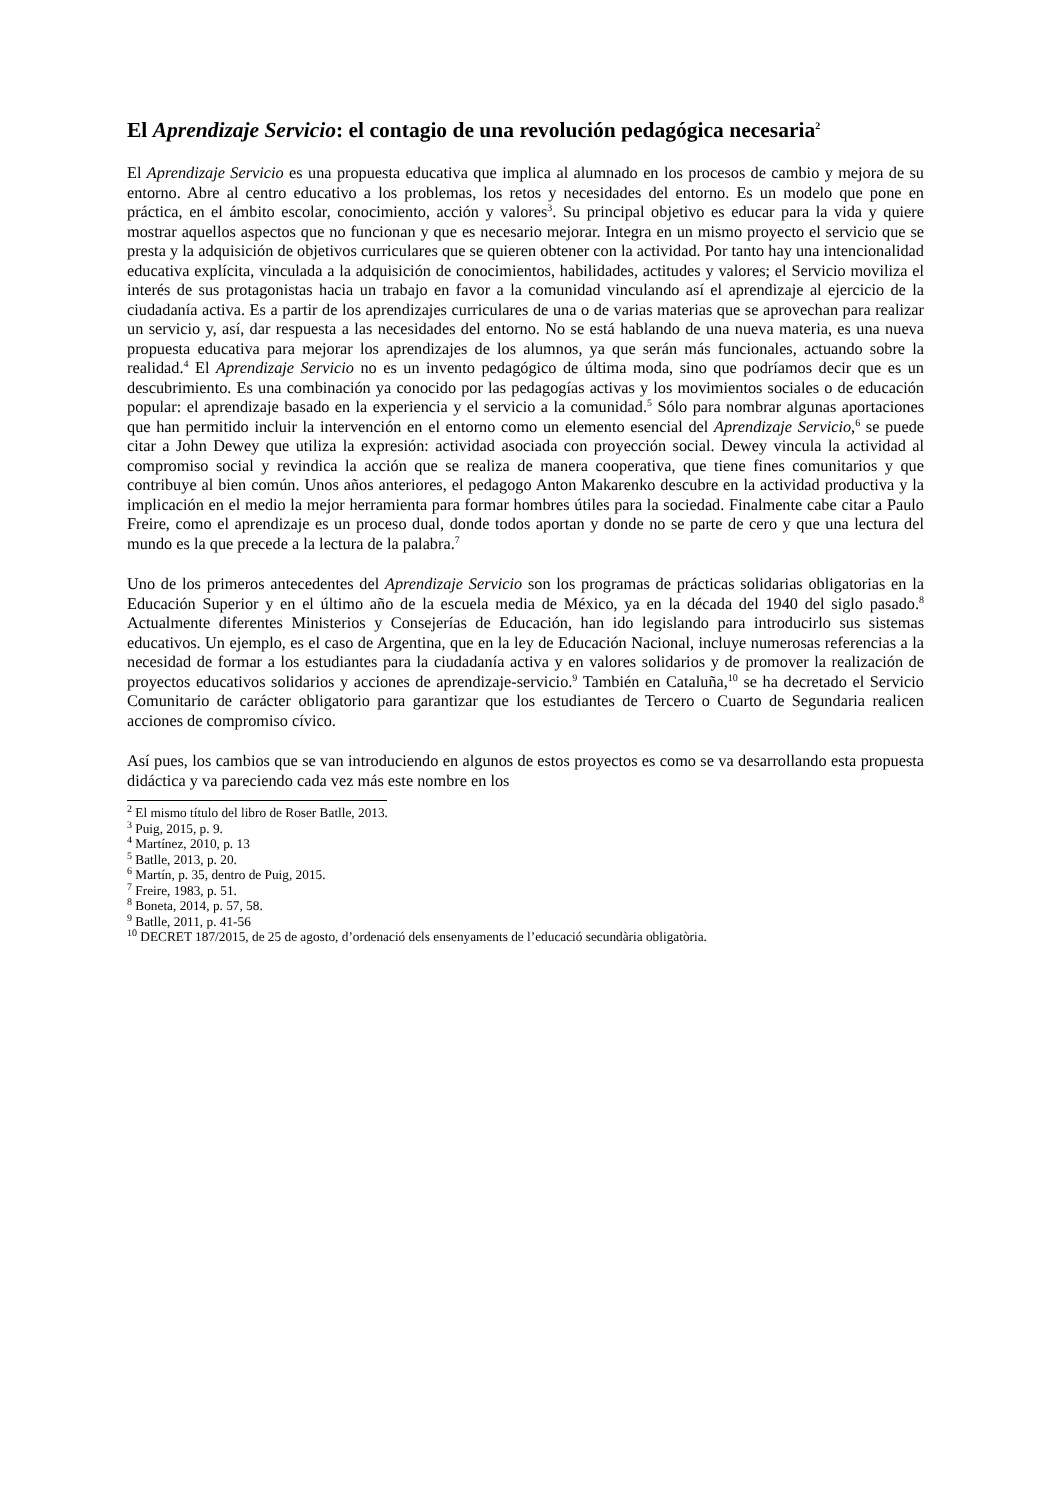El Aprendizaje Servicio: el contagio de una revolución pedagógica necesaria<sup>2</sup>
El Aprendizaje Servicio es una propuesta educativa que implica al alumnado en los procesos de cambio y mejora de su entorno. Abre al centro educativo a los problemas, los retos y necesidades del entorno. Es un modelo que pone en práctica, en el ámbito escolar, conocimiento, acción y valores<sup>3</sup>. Su principal objetivo es educar para la vida y quiere mostrar aquellos aspectos que no funcionan y que es necesario mejorar. Integra en un mismo proyecto el servicio que se presta y la adquisición de objetivos curriculares que se quieren obtener con la actividad. Por tanto hay una intencionalidad educativa explícita, vinculada a la adquisición de conocimientos, habilidades, actitudes y valores; el Servicio moviliza el interés de sus protagonistas hacia un trabajo en favor a la comunidad vinculando así el aprendizaje al ejercicio de la ciudadanía activa. Es a partir de los aprendizajes curriculares de una o de varias materias que se aprovechan para realizar un servicio y, así, dar respuesta a las necesidades del entorno. No se está hablando de una nueva materia, es una nueva propuesta educativa para mejorar los aprendizajes de los alumnos, ya que serán más funcionales, actuando sobre la realidad.<sup>4</sup> El Aprendizaje Servicio no es un invento pedagógico de última moda, sino que podríamos decir que es un descubrimiento. Es una combinación ya conocido por las pedagogías activas y los movimientos sociales o de educación popular: el aprendizaje basado en la experiencia y el servicio a la comunidad.<sup>5</sup> Sólo para nombrar algunas aportaciones que han permitido incluir la intervención en el entorno como un elemento esencial del Aprendizaje Servicio,<sup>6</sup> se puede citar a John Dewey que utiliza la expresión: actividad asociada con proyección social. Dewey vincula la actividad al compromiso social y revindica la acción que se realiza de manera cooperativa, que tiene fines comunitarios y que contribuye al bien común. Unos años anteriores, el pedagogo Anton Makarenko descubre en la actividad productiva y la implicación en el medio la mejor herramienta para formar hombres útiles para la sociedad. Finalmente cabe citar a Paulo Freire, como el aprendizaje es un proceso dual, donde todos aportan y donde no se parte de cero y que una lectura del mundo es la que precede a la lectura de la palabra.<sup>7</sup>
Uno de los primeros antecedentes del Aprendizaje Servicio son los programas de prácticas solidarias obligatorias en la Educación Superior y en el último año de la escuela media de México, ya en la década del 1940 del siglo pasado.<sup>8</sup> Actualmente diferentes Ministerios y Consejerías de Educación, han ido legislando para introducirlo sus sistemas educativos. Un ejemplo, es el caso de Argentina, que en la ley de Educación Nacional, incluye numerosas referencias a la necesidad de formar a los estudiantes para la ciudadanía activa y en valores solidarios y de promover la realización de proyectos educativos solidarios y acciones de aprendizaje-servicio.<sup>9</sup> También en Cataluña,<sup>10</sup> se ha decretado el Servicio Comunitario de carácter obligatorio para garantizar que los estudiantes de Tercero o Cuarto de Segundaria realicen acciones de compromiso cívico.
Así pues, los cambios que se van introduciendo en algunos de estos proyectos es como se va desarrollando esta propuesta didáctica y va pareciendo cada vez más este nombre en los
<sup>2</sup> El mismo título del libro de Roser Batlle, 2013.
<sup>3</sup> Puig, 2015, p. 9.
<sup>4</sup> Martínez, 2010, p. 13
<sup>5</sup> Batlle, 2013, p. 20.
<sup>6</sup> Martín, p. 35, dentro de Puig, 2015.
<sup>7</sup> Freire, 1983, p. 51.
<sup>8</sup> Boneta, 2014, p. 57, 58.
<sup>9</sup> Batlle, 2011, p. 41-56
<sup>10</sup> DECRET 187/2015, de 25 de agosto, d’ordenació dels ensenyaments de l’educació secundària obligatòria.